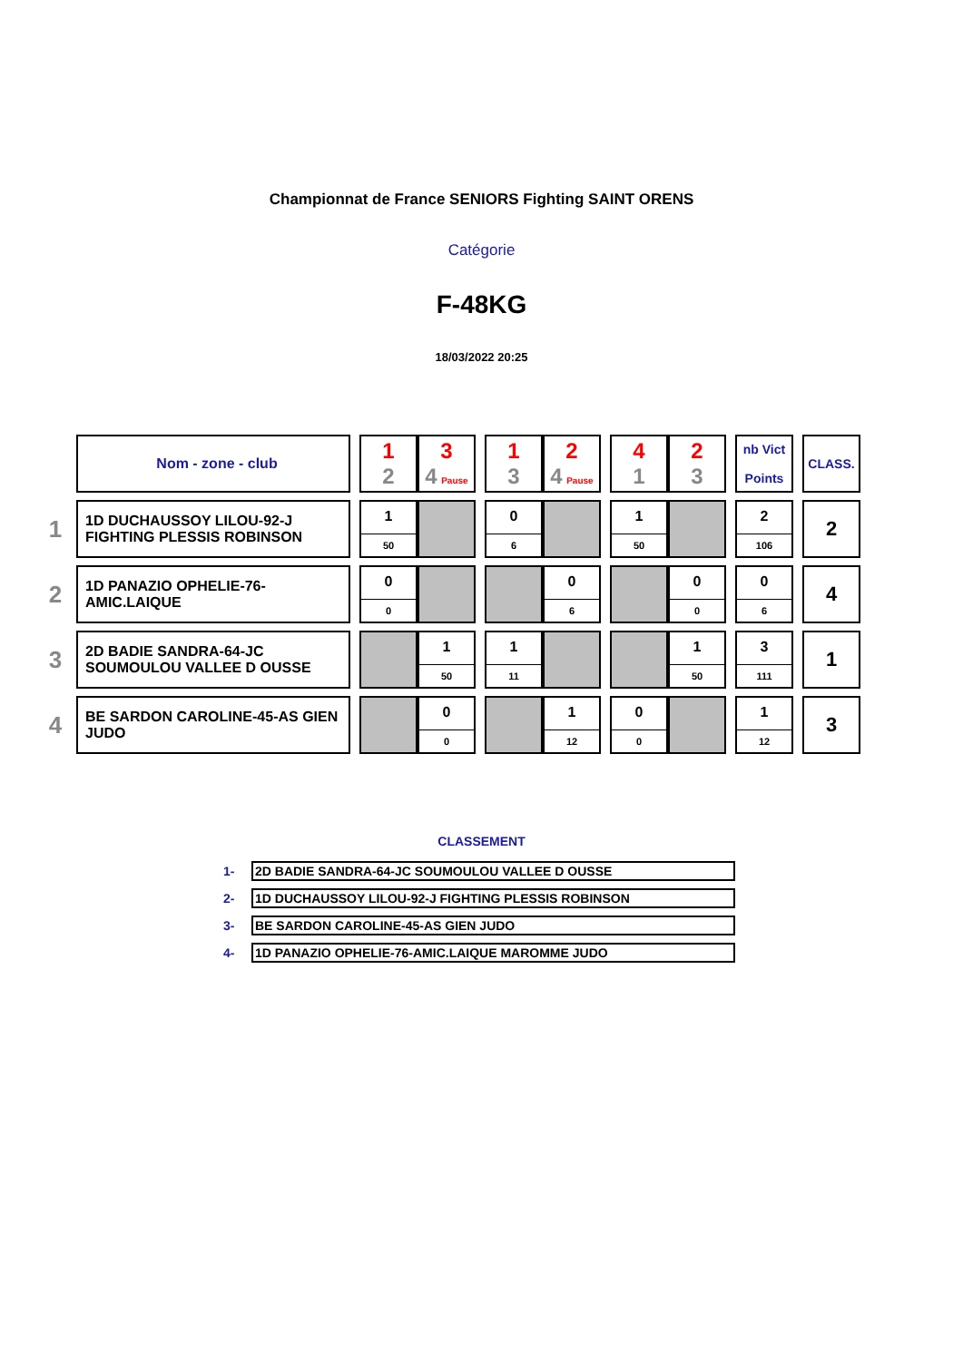Championnat de France SENIORS Fighting SAINT ORENS
Catégorie
F-48KG
18/03/2022 20:25
| | Nom - zone - club | | 1 2 | 3 4 Pause | | 1 3 | 2 4 Pause | | 4 1 | 2 3 | | nb Vict Points | | CLASS. |
| 1 | 1D DUCHAUSSOY LILOU-92-J FIGHTING PLESSIS ROBINSON | | 1 50 | | | 0 6 | | | 1 50 | | | 2 106 | | 2 |
| 2 | 1D PANAZIO OPHELIE-76-AMIC.LAIQUE | | 0 0 | | | | 0 6 | | | 0 0 | | 0 6 | | 4 |
| 3 | 2D BADIE SANDRA-64-JC SOUMOULOU VALLEE D OUSSE | | | 1 50 | | 1 11 | | | | 1 50 | | 3 111 | | 1 |
| 4 | BE SARDON CAROLINE-45-AS GIEN JUDO | | | 0 0 | | | 1 12 | | 0 0 | | | 1 12 | | 3 |
CLASSEMENT
| 1- | 2D BADIE SANDRA-64-JC SOUMOULOU VALLEE D OUSSE |
| 2- | 1D DUCHAUSSOY LILOU-92-J FIGHTING PLESSIS ROBINSON |
| 3- | BE SARDON CAROLINE-45-AS GIEN JUDO |
| 4- | 1D PANAZIO OPHELIE-76-AMIC.LAIQUE MAROMME JUDO |